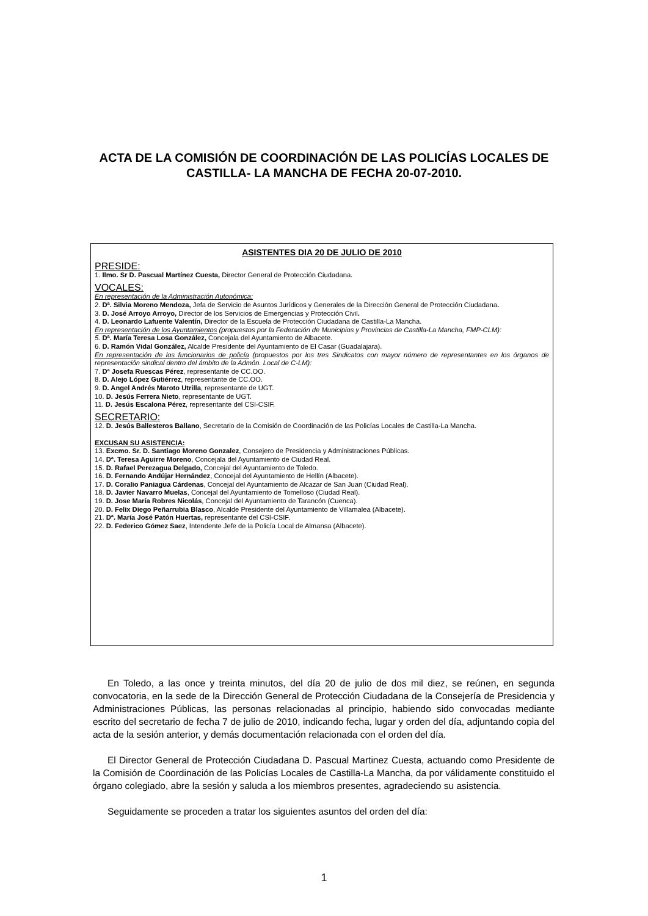ACTA DE LA COMISIÓN DE COORDINACIÓN DE LAS POLICÍAS LOCALES DE CASTILLA- LA MANCHA DE FECHA 20-07-2010.
ASISTENTES DIA 20 DE JULIO DE 2010
PRESIDE:
1. Ilmo. Sr D. Pascual Martínez Cuesta, Director General de Protección Ciudadana.
VOCALES:
En representación de la Administración Autonómica:
2. Dª. Silvia Moreno Mendoza, Jefa de Servicio de Asuntos Jurídicos y Generales de la Dirección General de Protección Ciudadana.
3. D. José Arroyo Arroyo, Director de los Servicios de Emergencias y Protección Civil.
4. D. Leonardo Lafuente Valentín, Director de la Escuela de Protección Ciudadana de Castilla-La Mancha.
En representación de los Ayuntamientos (propuestos por la Federación de Municipios y Provincias de Castilla-La Mancha, FMP-CLM):
5. Dª. María Teresa Losa González, Concejala del Ayuntamiento de Albacete.
6. D. Ramón Vidal González, Alcalde Presidente del Ayuntamiento de El Casar (Guadalajara).
En representación de los funcionarios de policía (propuestos por los tres Sindicatos con mayor número de representantes en los órganos de representación sindical dentro del ámbito de la Admón. Local de C-LM):
7. Dª Josefa Ruescas Pérez, representante de CC.OO.
8. D. Alejo López Gutiérrez, representante de CC.OO.
9. D. Angel Andrés Maroto Utrilla, representante de UGT.
10. D. Jesús Ferrera Nieto, representante de UGT.
11. D. Jesús Escalona Pérez, representante del CSI-CSIF.
SECRETARIO:
12. D. Jesús Ballesteros Ballano, Secretario de la Comisión de Coordinación de las Policías Locales de Castilla-La Mancha.
EXCUSAN SU ASISTENCIA:
13. Excmo. Sr. D. Santiago Moreno Gonzalez, Consejero de Presidencia y Administraciones Públicas.
14. Dª. Teresa Aguirre Moreno, Concejala del Ayuntamiento de Ciudad Real.
15. D. Rafael Perezagua Delgado, Concejal del Ayuntamiento de Toledo.
16. D. Fernando Andújar Hernández, Concejal del Ayuntamiento de Hellín (Albacete).
17. D. Coralio Paniagua Cárdenas, Concejal del Ayuntamiento de Alcazar de San Juan (Ciudad Real).
18. D. Javier Navarro Muelas, Concejal del Ayuntamiento de Tomelloso (Ciudad Real).
19. D. Jose María Robres Nicolás, Concejal del Ayuntamiento de Tarancón (Cuenca).
20. D. Felix Diego Peñarrubia Blasco, Alcalde Presidente del Ayuntamiento de Villamalea (Albacete).
21. Dª. María José Patón Huertas, representante del CSI-CSIF.
22. D. Federico Gómez Saez, Intendente Jefe de la Policía Local de Almansa (Albacete).
En Toledo, a las once y treinta minutos, del día 20 de julio de dos mil diez, se reúnen, en segunda convocatoria, en la sede de la Dirección General de Protección Ciudadana de la Consejería de Presidencia y Administraciones Públicas, las personas relacionadas al principio, habiendo sido convocadas mediante escrito del secretario de fecha 7 de julio de 2010, indicando fecha, lugar y orden del día, adjuntando copia del acta de la sesión anterior, y demás documentación relacionada con el orden del día.
El Director General de Protección Ciudadana D. Pascual Martinez Cuesta, actuando como Presidente de la Comisión de Coordinación de las Policías Locales de Castilla-La Mancha, da por válidamente constituido el órgano colegiado, abre la sesión y saluda a los miembros presentes, agradeciendo su asistencia.
Seguidamente se proceden a tratar los siguientes asuntos del orden del día:
1